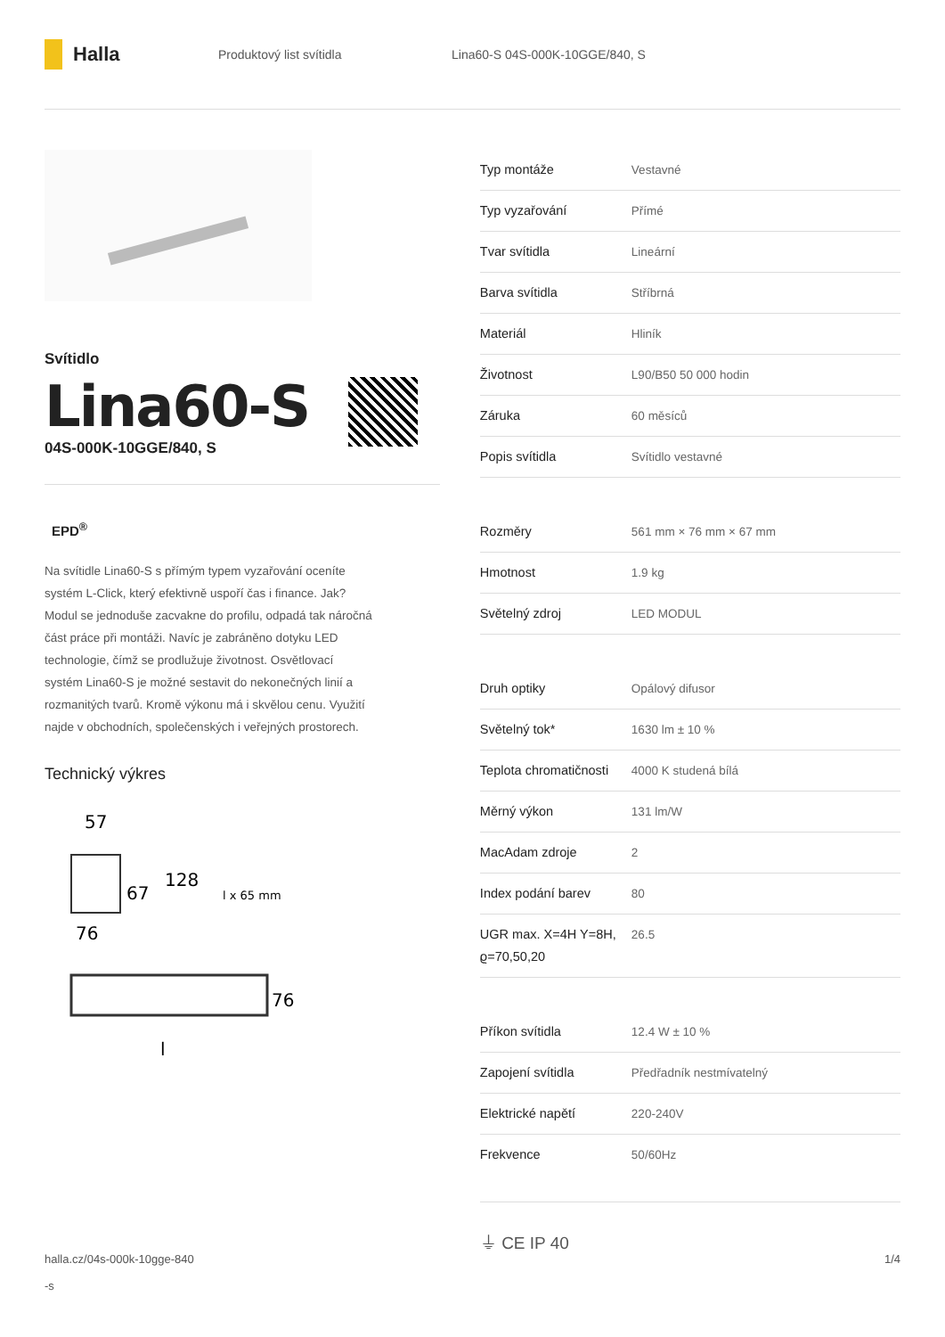Halla
Produktový list svítidla Lina60-S 04S-000K-10GGE/840, S
Svítidlo
Lina60-S
04S-000K-10GGE/840, S
EPD<sup>®</sup>
Na svítidle Lina60-S s přímým typem vyzařování oceníte systém L-Click, který efektivně uspoří čas i finance. Jak? Modul se jednoduše zacvakne do profilu, odpadá tak náročná část práce při montáži. Navíc je zabráněno dotyku LED technologie, čímž se prodlužuje životnost. Osvětlovací systém Lina60-S je možné sestavit do nekonečných linií a rozmanitých tvarů. Kromě výkonu má i skvělou cenu. Využití najde v obchodních, společenských i veřejných prostorech.
Technický výkres
57
67
128
76
l x 65 mm
76
l
| Typ montáže | Vestavné |
| Typ vyzařování | Přímé |
| Tvar svítidla | Lineární |
| Barva svítidla | Stříbrná |
| Materiál | Hliník |
| Životnost | L90/B50 50 000 hodin |
| Záruka | 60 měsíců |
| Popis svítidla | Svítidlo vestavné |
| Rozměry | 561 mm × 76 mm × 67 mm |
| Hmotnost | 1.9 kg |
| Světelný zdroj | LED MODUL |
| Druh optiky | Opálový difusor |
| Světelný tok* | 1630 lm ± 10 % |
| Teplota chromatičnosti | 4000 K studená bílá |
| Měrný výkon | 131 lm/W |
| MacAdam zdroje | 2 |
| Index podání barev | 80 |
| UGR max. X=4H Y=8H, ϱ=70,50,20 | 26.5 |
| Příkon svítidla | 12.4 W ± 10 % |
| Zapojení svítidla | Předřadník nestmívatelný |
| Elektrické napětí | 220-240V |
| Frekvence | 50/60Hz |
⏚ CE IP 40
halla.cz/04s-000k-10gge-840
-s
1/4